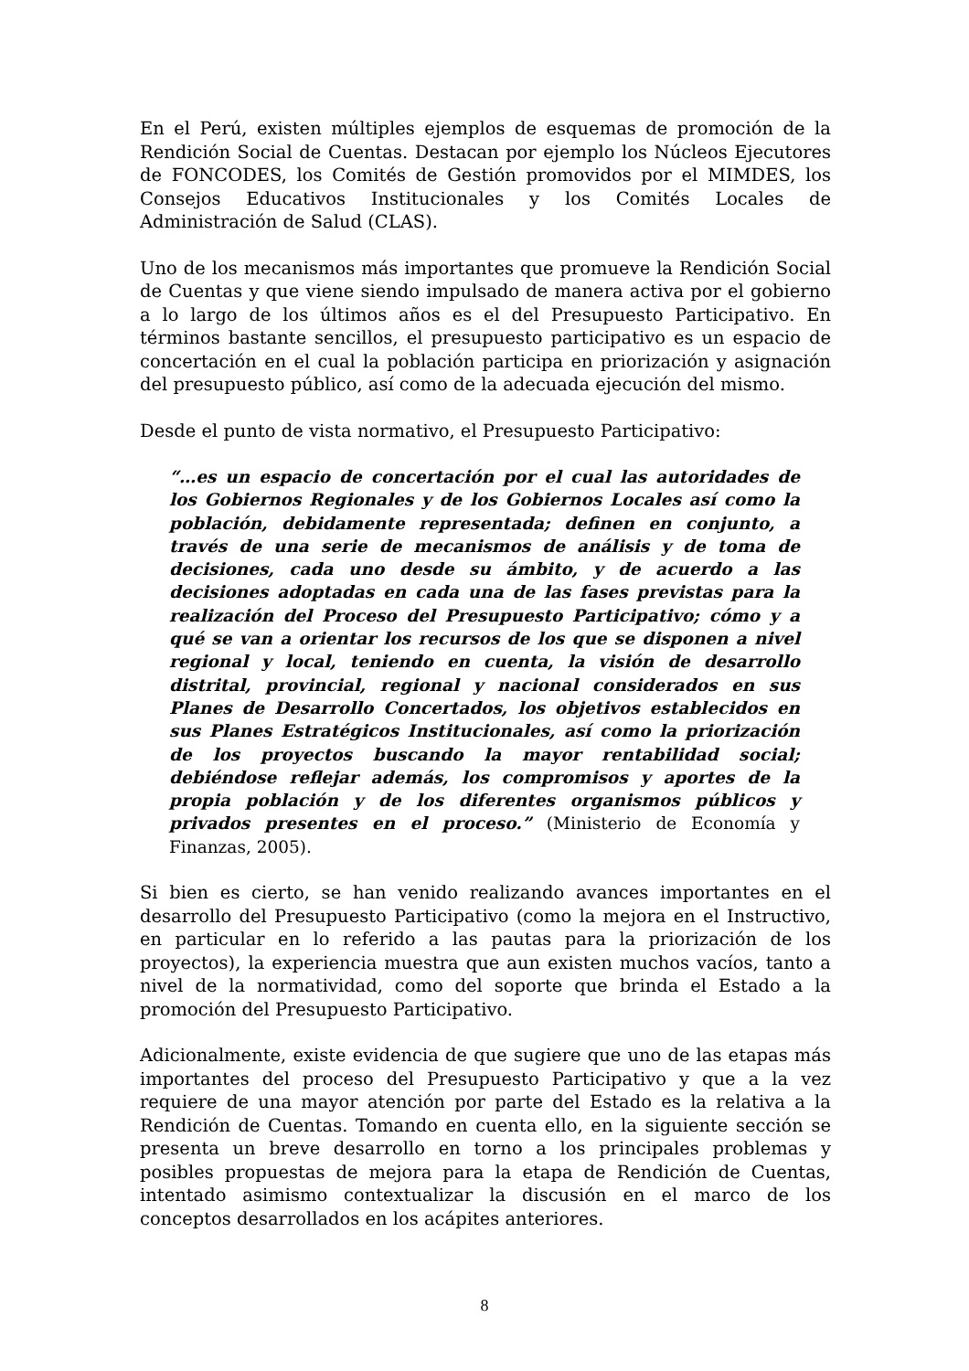En el Perú, existen múltiples ejemplos de esquemas de promoción de la Rendición Social de Cuentas. Destacan por ejemplo los Núcleos Ejecutores de FONCODES, los Comités de Gestión promovidos por el MIMDES, los Consejos Educativos Institucionales y los Comités Locales de Administración de Salud (CLAS).
Uno de los mecanismos más importantes que promueve la Rendición Social de Cuentas y que viene siendo impulsado de manera activa por el gobierno a lo largo de los últimos años es el del Presupuesto Participativo. En términos bastante sencillos, el presupuesto participativo es un espacio de concertación en el cual la población participa en priorización y asignación del presupuesto público, así como de la adecuada ejecución del mismo.
Desde el punto de vista normativo, el Presupuesto Participativo:
“…es un espacio de concertación por el cual las autoridades de los Gobiernos Regionales y de los Gobiernos Locales así como la población, debidamente representada; definen en conjunto, a través de una serie de mecanismos de análisis y de toma de decisiones, cada uno desde su ámbito, y de acuerdo a las decisiones adoptadas en cada una de las fases previstas para la realización del Proceso del Presupuesto Participativo; cómo y a qué se van a orientar los recursos de los que se disponen a nivel regional y local, teniendo en cuenta, la visión de desarrollo distrital, provincial, regional y nacional considerados en sus Planes de Desarrollo Concertados, los objetivos establecidos en sus Planes Estratégicos Institucionales, así como la priorización de los proyectos buscando la mayor rentabilidad social; debiéndose reflejar además, los compromisos y aportes de la propia población y de los diferentes organismos públicos y privados presentes en el proceso.” (Ministerio de Economía y Finanzas, 2005).
Si bien es cierto, se han venido realizando avances importantes en el desarrollo del Presupuesto Participativo (como la mejora en el Instructivo, en particular en lo referido a las pautas para la priorización de los proyectos), la experiencia muestra que aun existen muchos vacíos, tanto a nivel de la normatividad, como del soporte que brinda el Estado a la promoción del Presupuesto Participativo.
Adicionalmente, existe evidencia de que sugiere que uno de las etapas más importantes del proceso del Presupuesto Participativo y que a la vez requiere de una mayor atención por parte del Estado es la relativa a la Rendición de Cuentas. Tomando en cuenta ello, en la siguiente sección se presenta un breve desarrollo en torno a los principales problemas y posibles propuestas de mejora para la etapa de Rendición de Cuentas, intentado asimismo contextualizar la discusión en el marco de los conceptos desarrollados en los acápites anteriores.
8